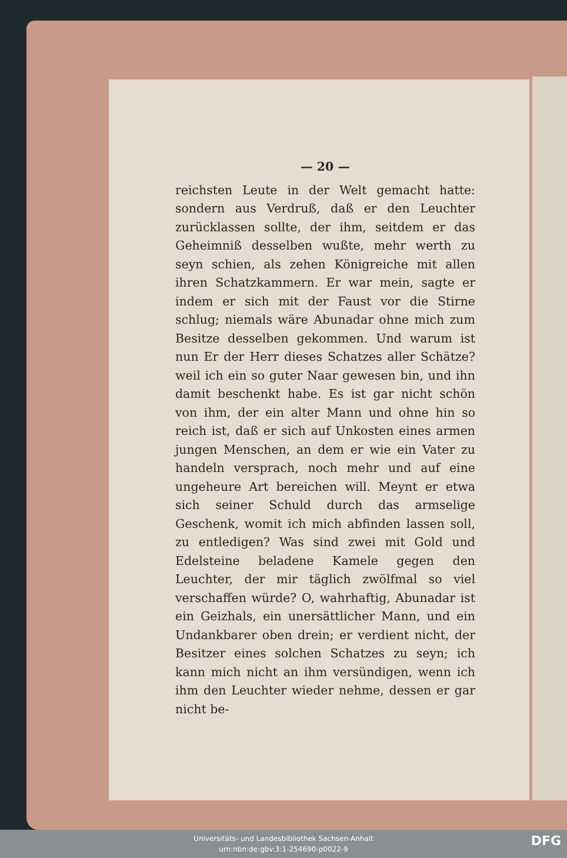— 20 —
reichsten Leute in der Welt gemacht hatte: sondern aus Verdruß, daß er den Leuchter zurücklassen sollte, der ihm, seitdem er das Geheimniß desselben wußte, mehr werth zu seyn schien, als zehen Königreiche mit allen ihren Schatzkammern. Er war mein, sagte er indem er sich mit der Faust vor die Stirne schlug; niemals wäre Abunadar ohne mich zum Besitze desselben gekommen. Und warum ist nun Er der Herr dieses Schatzes aller Schätze? weil ich ein so guter Naar gewesen bin, und ihn damit beschenkt habe. Es ist gar nicht schön von ihm, der ein alter Mann und ohne hin so reich ist, daß er sich auf Unkosten eines armen jungen Menschen, an dem er wie ein Vater zu handeln versprach, noch mehr und auf eine ungeheure Art bereichen will. Meynt er etwa sich seiner Schuld durch das armselige Geschenk, womit ich mich abfinden lassen soll, zu entledigen? Was sind zwei mit Gold und Edelsteine beladene Kamele gegen den Leuchter, der mir täglich zwölfmal so viel verschaffen würde? O, wahrhaftig, Abunadar ist ein Geizhals, ein unersättlicher Mann, und ein Undankbarer oben drein; er verdient nicht, der Besitzer eines solchen Schatzes zu seyn; ich kann mich nicht an ihm versündigen, wenn ich ihm den Leuchter wieder nehme, dessen er gar nicht be-
Universitäts- und Landesbibliothek Sachsen-Anhalt
urn:nbn:de:gbv:3:1-254690-p0022-9
DFG